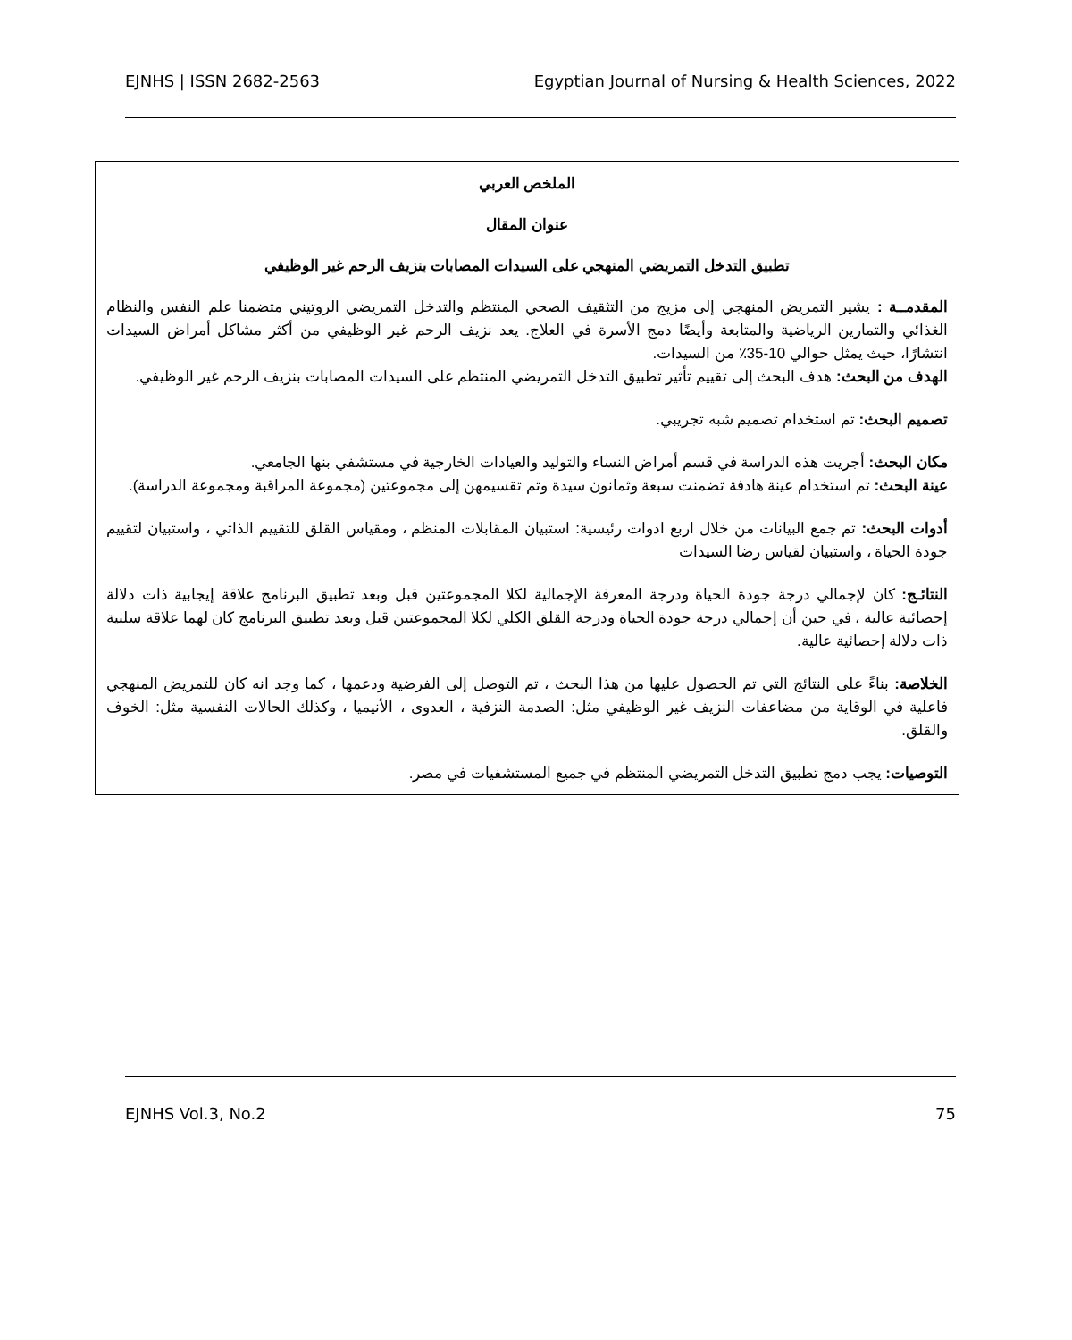EJNHS | ISSN 2682-2563 Egyptian Journal of Nursing & Health Sciences, 2022
الملخص العربي
عنوان المقال
تطبيق التدخل التمريضي المنهجي على السيدات المصابات بنزيف الرحم غير الوظيفي
المقدمــة : يشير التمريض المنهجي إلى مزيج من التثقيف الصحي المنتظم والتدخل التمريضي الروتيني متضمنا علم النفس والنظام الغذائي والتمارين الرياضية والمتابعة وأيضًا دمج الأسرة في العلاج. يعد نزيف الرحم غير الوظيفي من أكثر مشاكل أمراض السيدات انتشارًا، حيث يمثل حوالي 10-35٪ من السيدات.
الهدف من البحث: هدف البحث إلى تقييم تأثير تطبيق التدخل التمريضي المنتظم على السيدات المصابات بنزيف الرحم غير الوظيفي.
تصميم البحث: تم استخدام تصميم شبه تجريبي.
مكان البحث: أجريت هذه الدراسة في قسم أمراض النساء والتوليد والعيادات الخارجية في مستشفي بنها الجامعي.
عينة البحث: تم استخدام عينة هادفة تضمنت سبعة وثمانون سيدة وتم تقسيمهن إلى مجموعتين (مجموعة المراقبة ومجموعة الدراسة).
أدوات البحث: تم جمع البيانات من خلال اربع ادوات رئيسية: استبيان المقابلات المنظم ، ومقياس القلق للتقييم الذاتي ، واستبيان لتقييم جودة الحياة ، واستبيان لقياس رضا السيدات
النتائـج: كان لإجمالي درجة جودة الحياة ودرجة المعرفة الإجمالية لكلا المجموعتين قبل وبعد تطبيق البرنامج علاقة إيجابية ذات دلالة إحصائية عالية ، في حين أن إجمالي درجة جودة الحياة ودرجة القلق الكلي لكلا المجموعتين قبل وبعد تطبيق البرنامج كان لهما علاقة سلبية ذات دلالة إحصائية عالية.
الخلاصة: بناءً على النتائج التي تم الحصول عليها من هذا البحث ، تم التوصل إلى الفرضية ودعمها ، كما وجد انه كان للتمريض المنهجي فاعلية في الوقاية من مضاعفات النزيف غير الوظيفي مثل: الصدمة النزفية ، العدوى ، الأنيميا ، وكذلك الحالات النفسية مثل: الخوف والقلق.
التوصيات: يجب دمج تطبيق التدخل التمريضي المنتظم في جميع المستشفيات في مصر.
EJNHS Vol.3, No.2 75